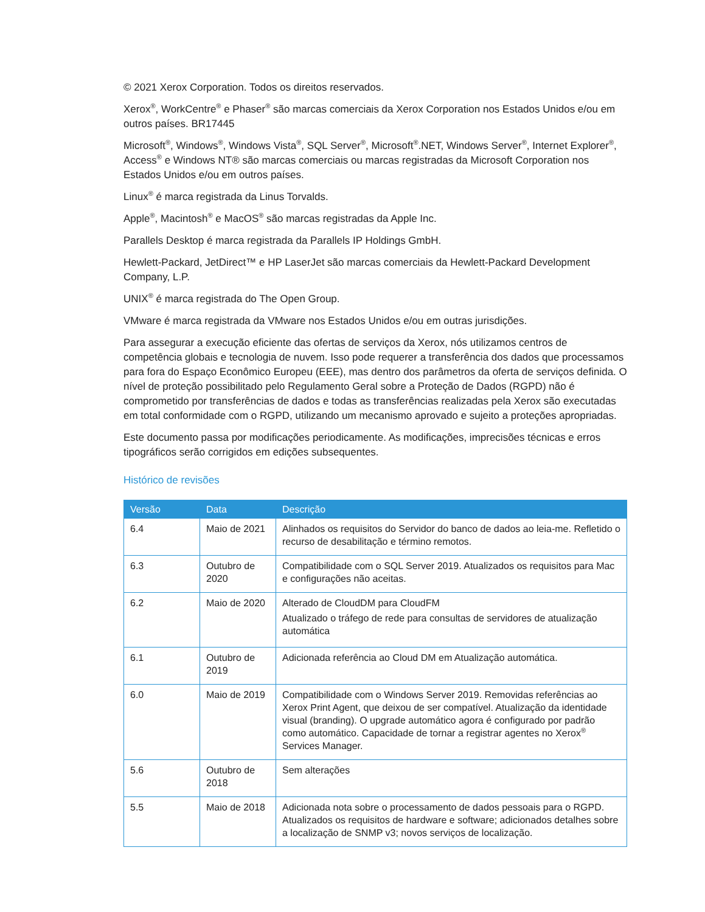© 2021 Xerox Corporation. Todos os direitos reservados.
Xerox<sup>®</sup>, WorkCentre<sup>®</sup> e Phaser<sup>®</sup> são marcas comerciais da Xerox Corporation nos Estados Unidos e/ou em outros países. BR17445
Microsoft<sup>®</sup>, Windows<sup>®</sup>, Windows Vista<sup>®</sup>, SQL Server<sup>®</sup>, Microsoft<sup>®</sup>.NET, Windows Server<sup>®</sup>, Internet Explorer<sup>®</sup>, Access<sup>®</sup> e Windows NT® são marcas comerciais ou marcas registradas da Microsoft Corporation nos Estados Unidos e/ou em outros países.
Linux<sup>®</sup> é marca registrada da Linus Torvalds.
Apple<sup>®</sup>, Macintosh<sup>®</sup> e MacOS<sup>®</sup> são marcas registradas da Apple Inc.
Parallels Desktop é marca registrada da Parallels IP Holdings GmbH.
Hewlett-Packard, JetDirect™ e HP LaserJet são marcas comerciais da Hewlett-Packard Development Company, L.P.
UNIX<sup>®</sup> é marca registrada do The Open Group.
VMware é marca registrada da VMware nos Estados Unidos e/ou em outras jurisdições.
Para assegurar a execução eficiente das ofertas de serviços da Xerox, nós utilizamos centros de competência globais e tecnologia de nuvem. Isso pode requerer a transferência dos dados que processamos para fora do Espaço Econômico Europeu (EEE), mas dentro dos parâmetros da oferta de serviços definida. O nível de proteção possibilitado pelo Regulamento Geral sobre a Proteção de Dados (RGPD) não é comprometido por transferências de dados e todas as transferências realizadas pela Xerox são executadas em total conformidade com o RGPD, utilizando um mecanismo aprovado e sujeito a proteções apropriadas.
Este documento passa por modificações periodicamente. As modificações, imprecisões técnicas e erros tipográficos serão corrigidos em edições subsequentes.
Histórico de revisões
| Versão | Data | Descrição |
| --- | --- | --- |
| 6.4 | Maio de 2021 | Alinhados os requisitos do Servidor do banco de dados ao leia-me. Refletido o recurso de desabilitação e término remotos. |
| 6.3 | Outubro de 2020 | Compatibilidade com o SQL Server 2019. Atualizados os requisitos para Mac e configurações não aceitas. |
| 6.2 | Maio de 2020 | Alterado de CloudDM para CloudFM Atualizado o tráfego de rede para consultas de servidores de atualização automática |
| 6.1 | Outubro de 2019 | Adicionada referência ao Cloud DM em Atualização automática. |
| 6.0 | Maio de 2019 | Compatibilidade com o Windows Server 2019. Removidas referências ao Xerox Print Agent, que deixou de ser compatível. Atualização da identidade visual (branding). O upgrade automático agora é configurado por padrão como automático. Capacidade de tornar a registrar agentes no Xerox<sup>®</sup> Services Manager. |
| 5.6 | Outubro de 2018 | Sem alterações |
| 5.5 | Maio de 2018 | Adicionada nota sobre o processamento de dados pessoais para o RGPD. Atualizados os requisitos de hardware e software; adicionados detalhes sobre a localização de SNMP v3; novos serviços de localização. |